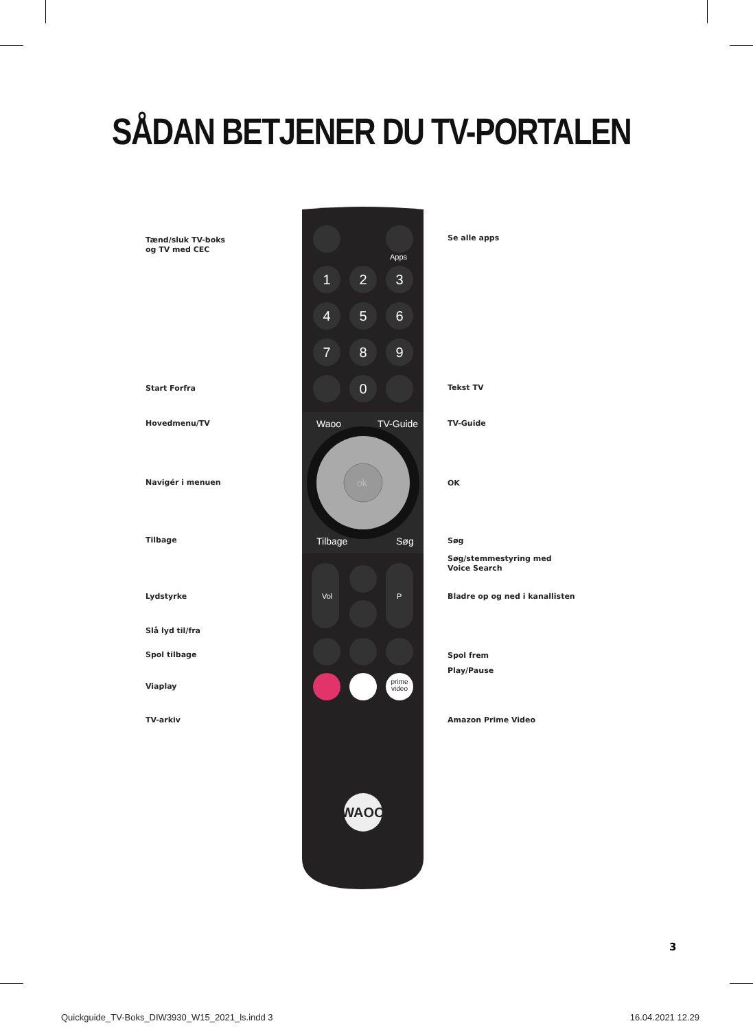SÅDAN BETJENER DU TV-PORTALEN
Tænd/sluk TV-boks
og TV med CEC
Start Forfra
Hovedmenu/TV
Navigér i menuen
Tilbage
Lydstyrke
Slå lyd til/fra
Spol tilbage
Viaplay
TV-arkiv
1
2
3
4
5
6
7
8
9
0
Waoo
TV-Guide
Tilbage
Søg
Apps
Vol
P
ok
prime
video
WAOO
Se alle apps
Tekst TV
TV-Guide
OK
Søg
Søg/stemmestyring med
Voice Search
Bladre op og ned i kanallisten
Spol frem
Play/Pause
Amazon Prime Video
3
Quickguide_TV-Boks_DIW3930_W15_2021_ls.indd 3 16.04.2021 12.29